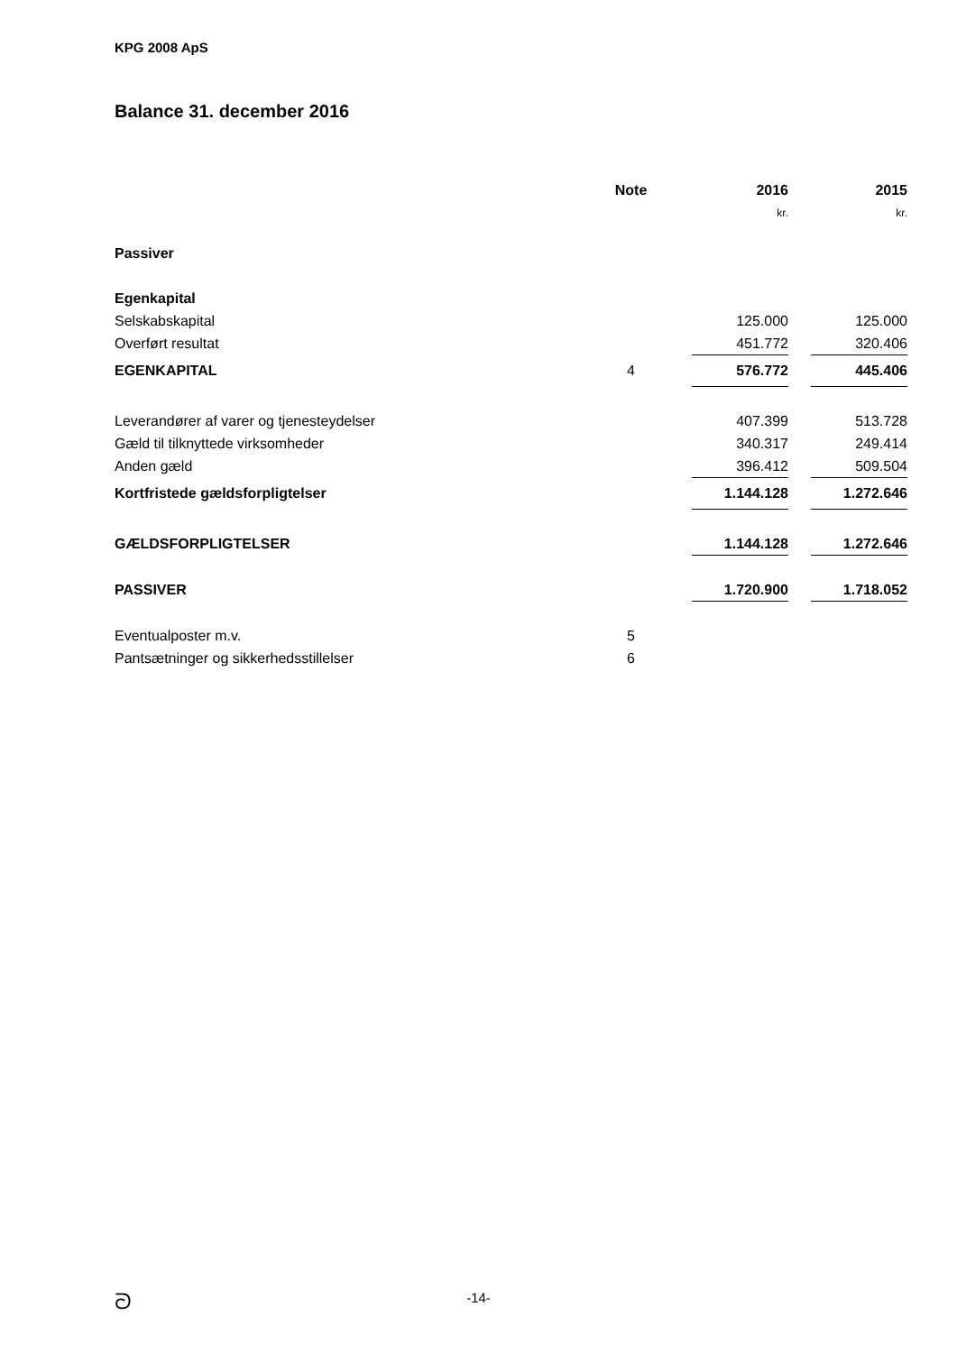KPG 2008 ApS
Balance 31. december 2016
| | Note | | 2016 | | 2015 |
| --- | --- | --- | --- | --- | --- |
| | | | kr. | | kr. |
| Passiver | | | | | |
| Egenkapital | | | | | |
| Selskabskapital | | | 125.000 | | 125.000 |
| Overført resultat | | | 451.772 | | 320.406 |
| EGENKAPITAL | 4 | | 576.772 | | 445.406 |
| Leverandører af varer og tjenesteydelser | | | 407.399 | | 513.728 |
| Gæld til tilknyttede virksomheder | | | 340.317 | | 249.414 |
| Anden gæld | | | 396.412 | | 509.504 |
| Kortfristede gældsforpligtelser | | | 1.144.128 | | 1.272.646 |
| GÆLDSFORPLIGTELSER | | | 1.144.128 | | 1.272.646 |
| PASSIVER | | | 1.720.900 | | 1.718.052 |
| Eventualposter m.v. | 5 | | | | |
| Pantsætninger og sikkerhedsstillelser | 6 | | | | |
ᘐ
-14-